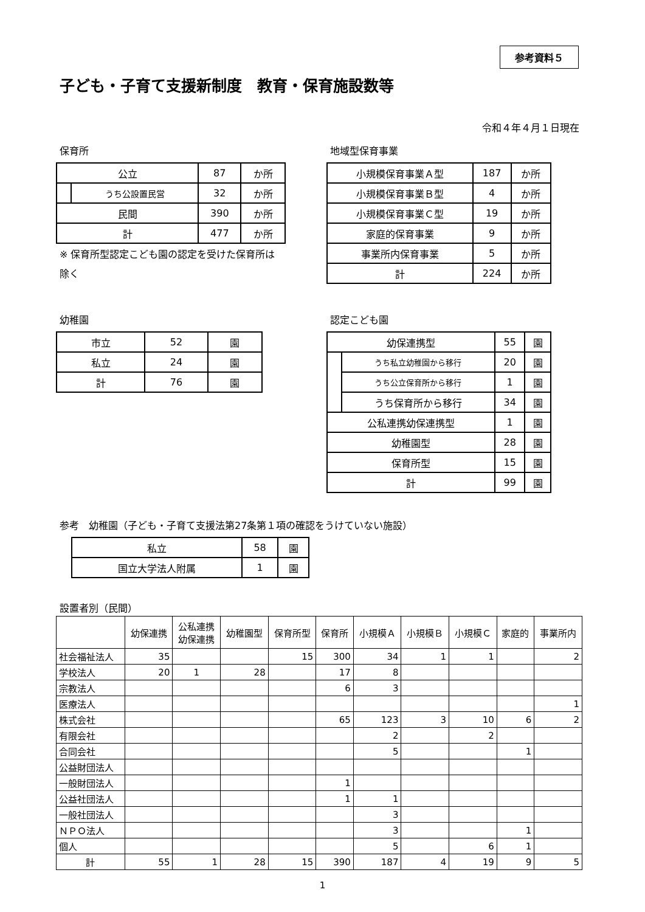参考資料５
子ども・子育て支援新制度　教育・保育施設数等
令和４年４月１日現在
保育所
| 公立 | | 87 | か所 |
| | うち公設置民営 | 32 | か所 |
| 民間 | | 390 | か所 |
| 計 | | 477 | か所 |
※ 保育所型認定こども園の認定を受けた保育所は除く
地域型保育事業
| 小規模保育事業Ａ型 | 187 | か所 |
| 小規模保育事業Ｂ型 | 4 | か所 |
| 小規模保育事業Ｃ型 | 19 | か所 |
| 家庭的保育事業 | 9 | か所 |
| 事業所内保育事業 | 5 | か所 |
| 計 | 224 | か所 |
幼稚園
| 市立 | 52 | 園 |
| 私立 | 24 | 園 |
| 計 | 76 | 園 |
認定こども園
| 幼保連携型 | | 55 | 園 |
| | うち私立幼稚園から移行 | 20 | 園 |
| | うち公立保育所から移行 | 1 | 園 |
| | うち保育所から移行 | 34 | 園 |
| 公私連携幼保連携型 | | 1 | 園 |
| 幼稚園型 | | 28 | 園 |
| 保育所型 | | 15 | 園 |
| 計 | | 99 | 園 |
参考　幼稚園（子ども・子育て支援法第27条第１項の確認をうけていない施設）
| 私立 | 58 | 園 |
| 国立大学法人附属 | 1 | 園 |
設置者別（民間）
| | 幼保連携 | 公私連携 幼保連携 | 幼稚園型 | 保育所型 | 保育所 | 小規模Ａ | 小規模Ｂ | 小規模Ｃ | 家庭的 | 事業所内 |
| 社会福祉法人 | 35 | | | 15 | 300 | 34 | 1 | 1 | | 2 |
| 学校法人 | 20 | 1 | 28 | | 17 | 8 | | | | |
| 宗教法人 | | | | | 6 | 3 | | | | |
| 医療法人 | | | | | | | | | | 1 |
| 株式会社 | | | | | 65 | 123 | 3 | 10 | 6 | 2 |
| 有限会社 | | | | | | 2 | | 2 | | |
| 合同会社 | | | | | | 5 | | | 1 | |
| 公益財団法人 | | | | | | | | | | |
| 一般財団法人 | | | | | 1 | | | | | |
| 公益社団法人 | | | | | 1 | 1 | | | | |
| 一般社団法人 | | | | | | 3 | | | | |
| ＮＰＯ法人 | | | | | | 3 | | | 1 | |
| 個人 | | | | | | 5 | | 6 | 1 | |
| 計 | 55 | 1 | 28 | 15 | 390 | 187 | 4 | 19 | 9 | 5 |
1